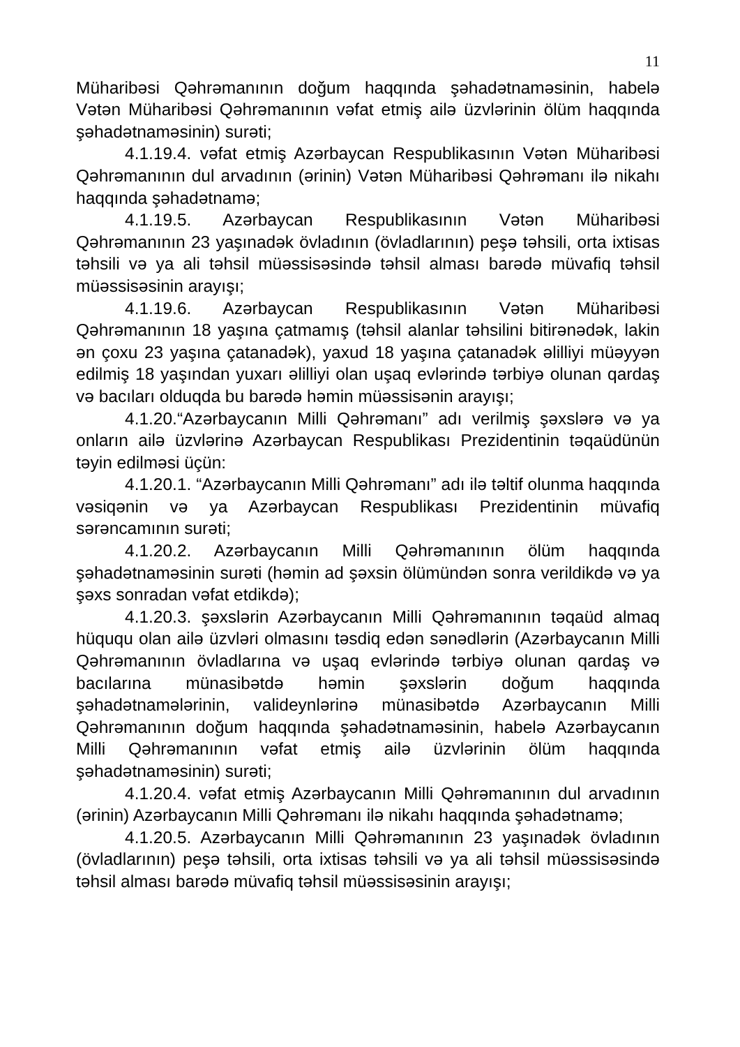11
Müharibəsi Qəhrəmanının doğum haqqında şəhadətnaməsinin, habelə Vətən Müharibəsi Qəhrəmanının vəfat etmiş ailə üzvlərinin ölüm haqqında şəhadətnaməsinin) surəti;
4.1.19.4. vəfat etmiş Azərbaycan Respublikasının Vətən Müharibəsi Qəhrəmanının dul arvadının (ərinin) Vətən Müharibəsi Qəhrəmanı ilə nikahı haqqında şəhadətnamə;
4.1.19.5. Azərbaycan Respublikasının Vətən Müharibəsi Qəhrəmanının 23 yaşınadək övladının (övladlarının) peşə təhsili, orta ixtisas təhsili və ya ali təhsil müəssisəsində təhsil alması barədə müvafiq təhsil müəssisəsinin arayışı;
4.1.19.6. Azərbaycan Respublikasının Vətən Müharibəsi Qəhrəmanının 18 yaşına çatmamış (təhsil alanlar təhsilini bitirənədək, lakin ən çoxu 23 yaşına çatanadək), yaxud 18 yaşına çatanadək əlilliyi müəyyən edilmiş 18 yaşından yuxarı əlilliyi olan uşaq evlərində tərbiyə olunan qardaş və bacıları olduqda bu barədə həmin müəssisənin arayışı;
4.1.20.“Azərbaycanın Milli Qəhrəmanı” adı verilmiş şəxslərə və ya onların ailə üzvlərinə Azərbaycan Respublikası Prezidentinin təqaüdünün təyin edilməsi üçün:
4.1.20.1. “Azərbaycanın Milli Qəhrəmanı” adı ilə təltif olunma haqqında vəsiqənin və ya Azərbaycan Respublikası Prezidentinin müvafiq sərəncamının surəti;
4.1.20.2. Azərbaycanın Milli Qəhrəmanının ölüm haqqında şəhadətnaməsinin surəti (həmin ad şəxsin ölümündən sonra verildikdə və ya şəxs sonradan vəfat etdikdə);
4.1.20.3. şəxslərin Azərbaycanın Milli Qəhrəmanının təqaüd almaq hüququ olan ailə üzvləri olmasını təsdiq edən sənədlərin (Azərbaycanın Milli Qəhrəmanının övladlarına və uşaq evlərində tərbiyə olunan qardaş və bacılarına münasibətdə həmin şəxslərin doğum haqqında şəhadətnamələrinin, valideynlərinə münasibətdə Azərbaycanın Milli Qəhrəmanının doğum haqqında şəhadətnaməsinin, habelə Azərbaycanın Milli Qəhrəmanının vəfat etmiş ailə üzvlərinin ölüm haqqında şəhadətnaməsinin) surəti;
4.1.20.4. vəfat etmiş Azərbaycanın Milli Qəhrəmanının dul arvadının (ərinin) Azərbaycanın Milli Qəhrəmanı ilə nikahı haqqında şəhadətnamə;
4.1.20.5. Azərbaycanın Milli Qəhrəmanının 23 yaşınadək övladının (övladlarının) peşə təhsili, orta ixtisas təhsili və ya ali təhsil müəssisəsində təhsil alması barədə müvafiq təhsil müəssisəsinin arayışı;